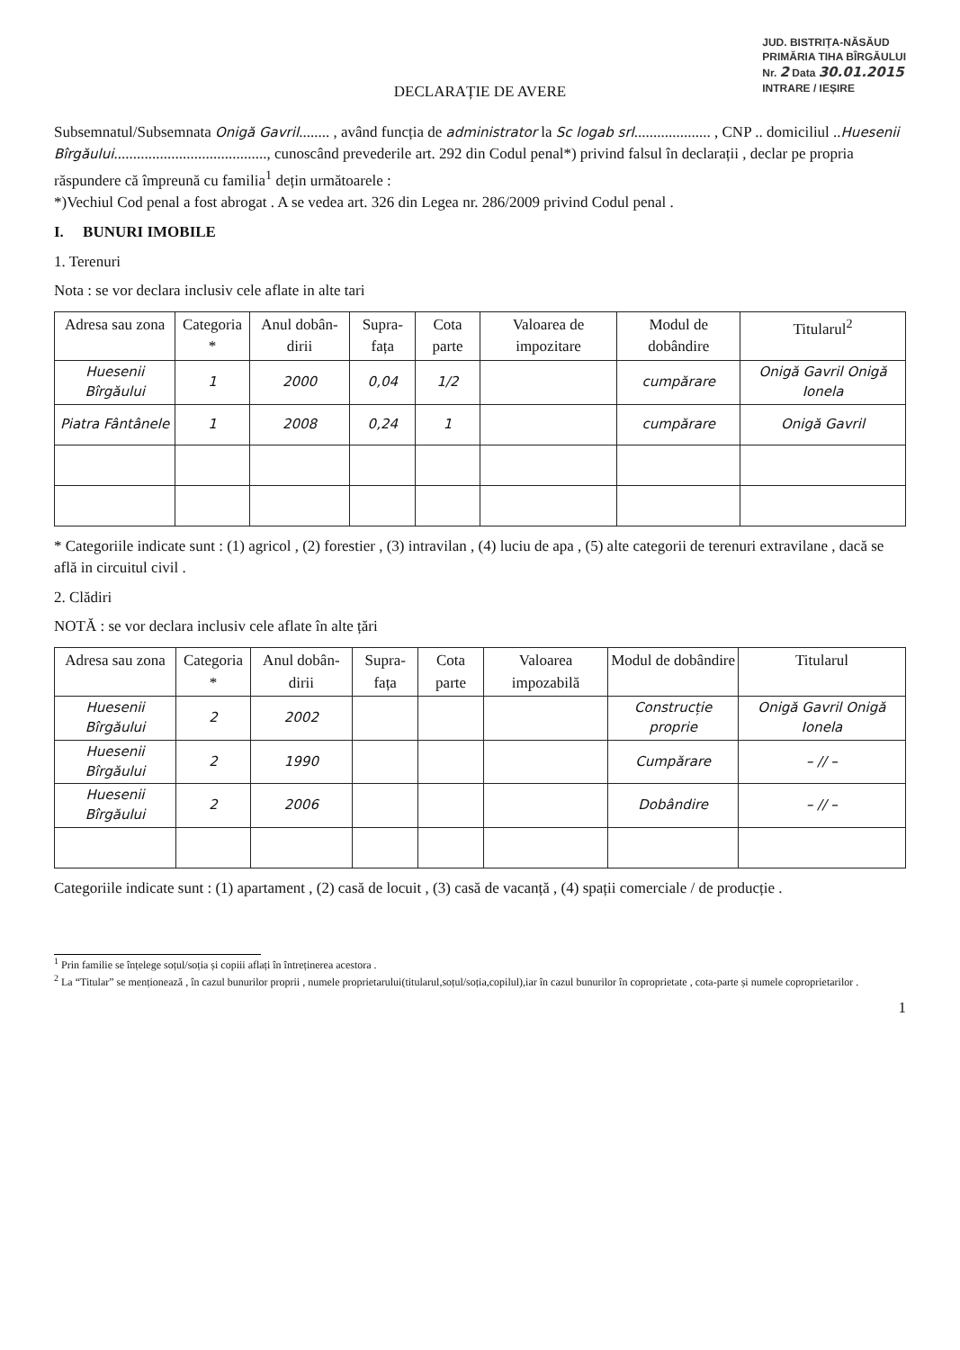JUD. BISTRIȚA-NĂSĂUD
PRIMĂRIA TIHA BÎRGĂULUI
Nr. 2 Data 30.01.2015
INTRARE / IEȘIRE
DECLARAȚIE DE AVERE
Subsemnatul/Subsemnata Onigă Gavril........ , având funcția de administrator la Sc logab srl.................... , CNP .. domiciliul ..Huesenii Bîrgăului........................................, cunoscând prevederile art. 292 din Codul penal*) privind falsul în declarații , declar pe propria răspundere că împreună cu familia<sup>1</sup> dețin următoarele :
*)Vechiul Cod penal a fost abrogat . A se vedea art. 326 din Legea nr. 286/2009 privind Codul penal .
I. BUNURI IMOBILE
1. Terenuri
Nota : se vor declara inclusiv cele aflate in alte tari
| Adresa sau zona | Categoria * | Anul dobân-dirii | Supra-fața | Cota parte | Valoarea de impozitare | Modul de dobândire | Titularul<sup>2</sup> |
| --- | --- | --- | --- | --- | --- | --- | --- |
| Huesenii Bîrgăului | 1 | 2000 | 0,04 | 1/2 | | cumpărare | Onigă Gavril Onigă Ionela |
| Piatra Fântânele | 1 | 2008 | 0,24 | 1 | | cumpărare | Onigă Gavril |
* Categoriile indicate sunt : (1) agricol , (2) forestier , (3) intravilan , (4) luciu de apa , (5) alte categorii de terenuri extravilane , dacă se află in circuitul civil .
2. Clădiri
NOTĂ : se vor declara inclusiv cele aflate în alte țări
| Adresa sau zona | Categoria * | Anul dobân-dirii | Supra-fața | Cota parte | Valoarea impozabilă | Modul de dobândire | Titularul |
| --- | --- | --- | --- | --- | --- | --- | --- |
| Huesenii Bîrgăului | 2 | 2002 | | | | Construcție proprie | Onigă Gavril Onigă Ionela |
| Huesenii Bîrgăului | 2 | 1990 | | | | Cumpărare | – // – |
| Huesenii Bîrgăului | 2 | 2006 | | | | Dobândire | – // – |
Categoriile indicate sunt : (1) apartament , (2) casă de locuit , (3) casă de vacanță , (4) spații comerciale / de producție .
<sup>1</sup> Prin familie se înțelege soțul/soția și copiii aflați în întreținerea acestora .
<sup>2</sup> La “Titular” se menționează , în cazul bunurilor proprii , numele proprietarului(titularul,soțul/soția,copilul),iar în cazul bunurilor în coproprietate , cota-parte și numele coproprietarilor .
1